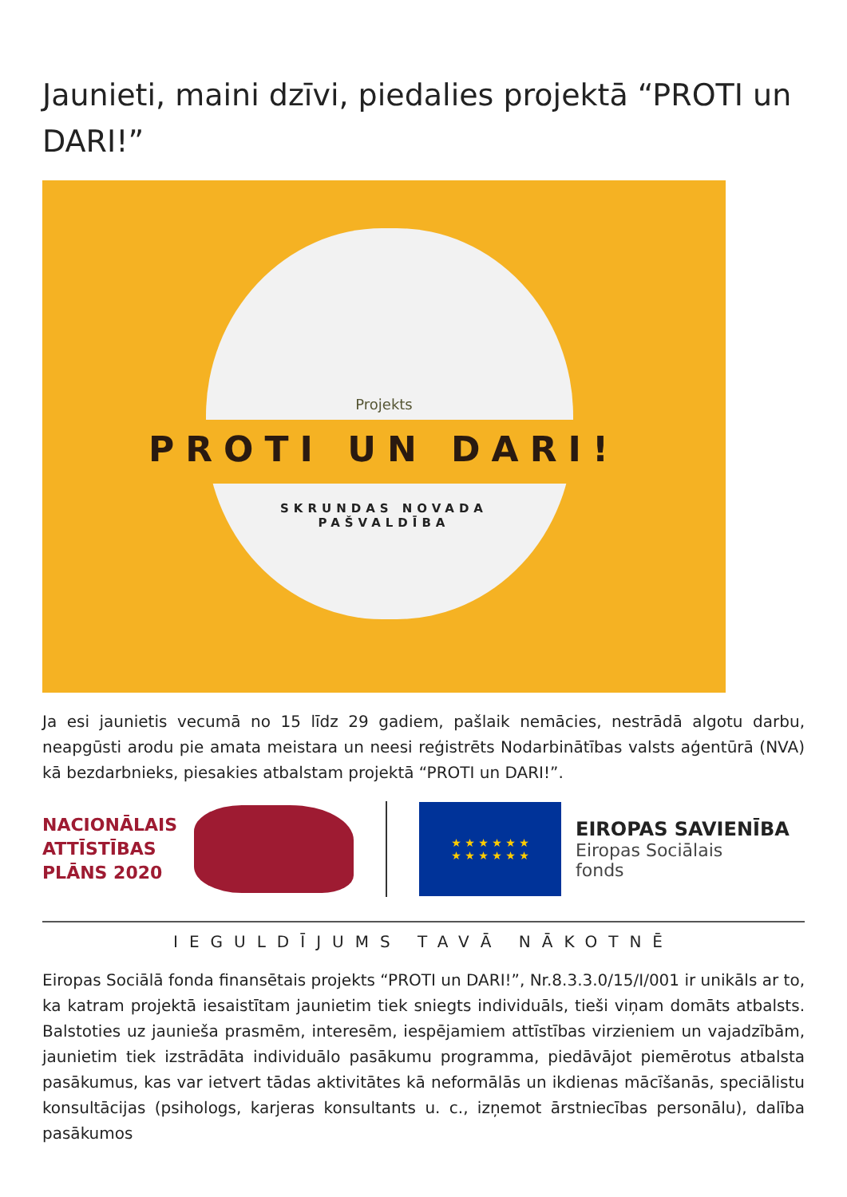Jaunieti, maini dzīvi, piedalies projektā “PROTI un DARI!”
Projekts
PROTI UN DARI!
SKRUNDAS NOVADA
PAŠVALDĪBA
Ja esi jaunietis vecumā no 15 līdz 29 gadiem, pašlaik nemācies, nestrādā algotu darbu, neapgūsti arodu pie amata meistara un neesi reģistrēts Nodarbinātības valsts aģentūrā (NVA) kā bezdarbnieks, piesakies atbalstam projektā “PROTI un DARI!”.
NACIONĀLAIS ATTĪSTĪBAS PLĀNS 2020
★ ★ ★ ★ ★ ★
★ ★ ★ ★ ★ ★
EIROPAS SAVIENĪBA
Eiropas Sociālais
fonds
IEGULDĪJUMS TAVĀ NĀKOTNĒ
Eiropas Sociālā fonda finansētais projekts “PROTI un DARI!”, Nr.8.3.3.0/15/I/001 ir unikāls ar to, ka katram projektā iesaistītam jaunietim tiek sniegts individuāls, tieši viņam domāts atbalsts. Balstoties uz jaunieša prasmēm, interesēm, iespējamiem attīstības virzieniem un vajadzībām, jaunietim tiek izstrādāta individuālo pasākumu programma, piedāvājot piemērotus atbalsta pasākumus, kas var ietvert tādas aktivitātes kā neformālās un ikdienas mācīšanās, speciālistu konsultācijas (psihologs, karjeras konsultants u. c., izņemot ārstniecības personālu), dalība pasākumos